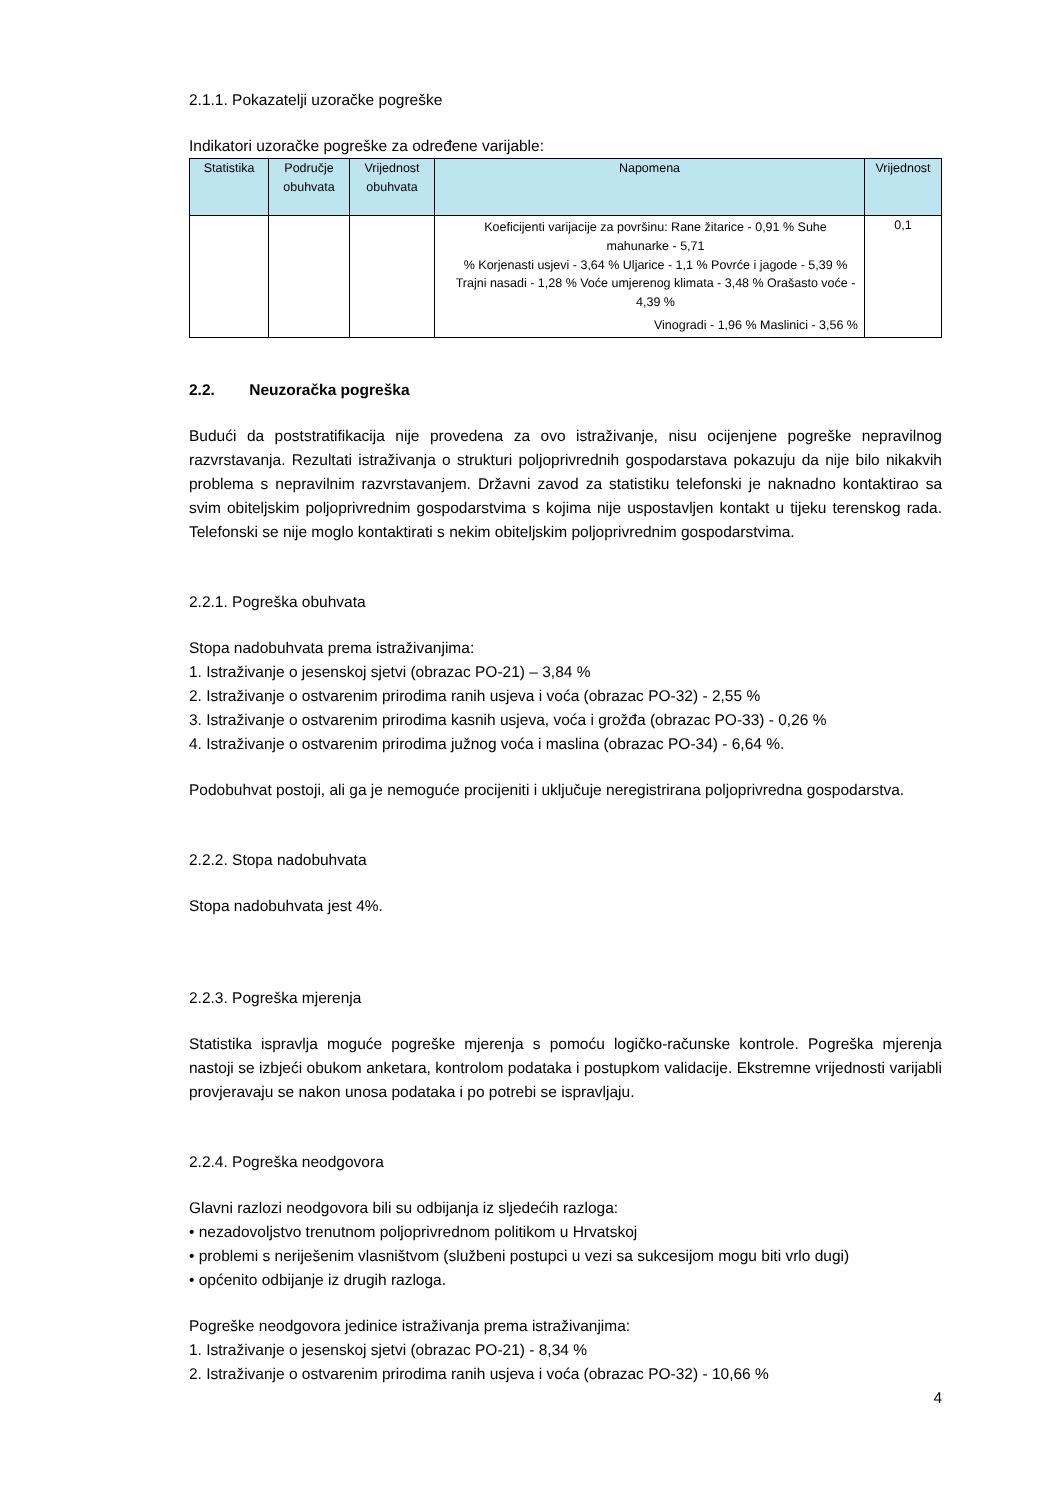2.1.1. Pokazatelji uzoračke pogreške
Indikatori uzoračke pogreške za određene varijable:
| Statistika | Područje obuhvata | Vrijednost obuhvata | Napomena | Vrijednost |
| --- | --- | --- | --- | --- |
| | | | Koeficijenti varijacije za površinu: Rane žitarice - 0,91 % Suhe mahunarke - 5,71 % Korjenasti usjevi - 3,64 % Uljarice - 1,1 % Povrće i jagode - 5,39 % Trajni nasadi - 1,28 % Voće umjerenog klimata - 3,48 % Orašasto voće - 4,39 % Vinogradi - 1,96 % Maslinici - 3,56 % | 0,1 |
2.2. Neuzoračka pogreška
Budući da poststratifikacija nije provedena za ovo istraživanje, nisu ocijenjene pogreške nepravilnog razvrstavanja. Rezultati istraživanja o strukturi poljoprivrednih gospodarstava pokazuju da nije bilo nikakvih problema s nepravilnim razvrstavanjem. Državni zavod za statistiku telefonski je naknadno kontaktirao sa svim obiteljskim poljoprivrednim gospodarstvima s kojima nije uspostavljen kontakt u tijeku terenskog rada. Telefonski se nije moglo kontaktirati s nekim obiteljskim poljoprivrednim gospodarstvima.
2.2.1. Pogreška obuhvata
Stopa nadobuhvata prema istraživanjima:
1. Istraživanje o jesenskoj sjetvi (obrazac PO-21) – 3,84 %
2. Istraživanje o ostvarenim prirodima ranih usjeva i voća (obrazac PO-32) - 2,55 %
3. Istraživanje o ostvarenim prirodima kasnih usjeva, voća i grožđa (obrazac PO-33) - 0,26 %
4. Istraživanje o ostvarenim prirodima južnog voća i maslina (obrazac PO-34) - 6,64 %.
Podobuhvat postoji, ali ga je nemoguće procijeniti i uključuje neregistrirana poljoprivredna gospodarstva.
2.2.2. Stopa nadobuhvata
Stopa nadobuhvata jest 4%.
2.2.3. Pogreška mjerenja
Statistika ispravlja moguće pogreške mjerenja s pomoću logičko-računske kontrole. Pogreška mjerenja nastoji se izbjeći obukom anketara, kontrolom podataka i postupkom validacije. Ekstremne vrijednosti varijabli provjeravaju se nakon unosa podataka i po potrebi se ispravljaju.
2.2.4. Pogreška neodgovora
Glavni razlozi neodgovora bili su odbijanja iz sljedećih razloga:
• nezadovoljstvo trenutnom poljoprivrednom politikom u Hrvatskoj
• problemi s neriješenim vlasništvom (službeni postupci u vezi sa sukcesijom mogu biti vrlo dugi)
• općenito odbijanje iz drugih razloga.
Pogreške neodgovora jedinice istraživanja prema istraživanjima:
1. Istraživanje o jesenskoj sjetvi (obrazac PO-21) - 8,34 %
2. Istraživanje o ostvarenim prirodima ranih usjeva i voća (obrazac PO-32) - 10,66 %
4